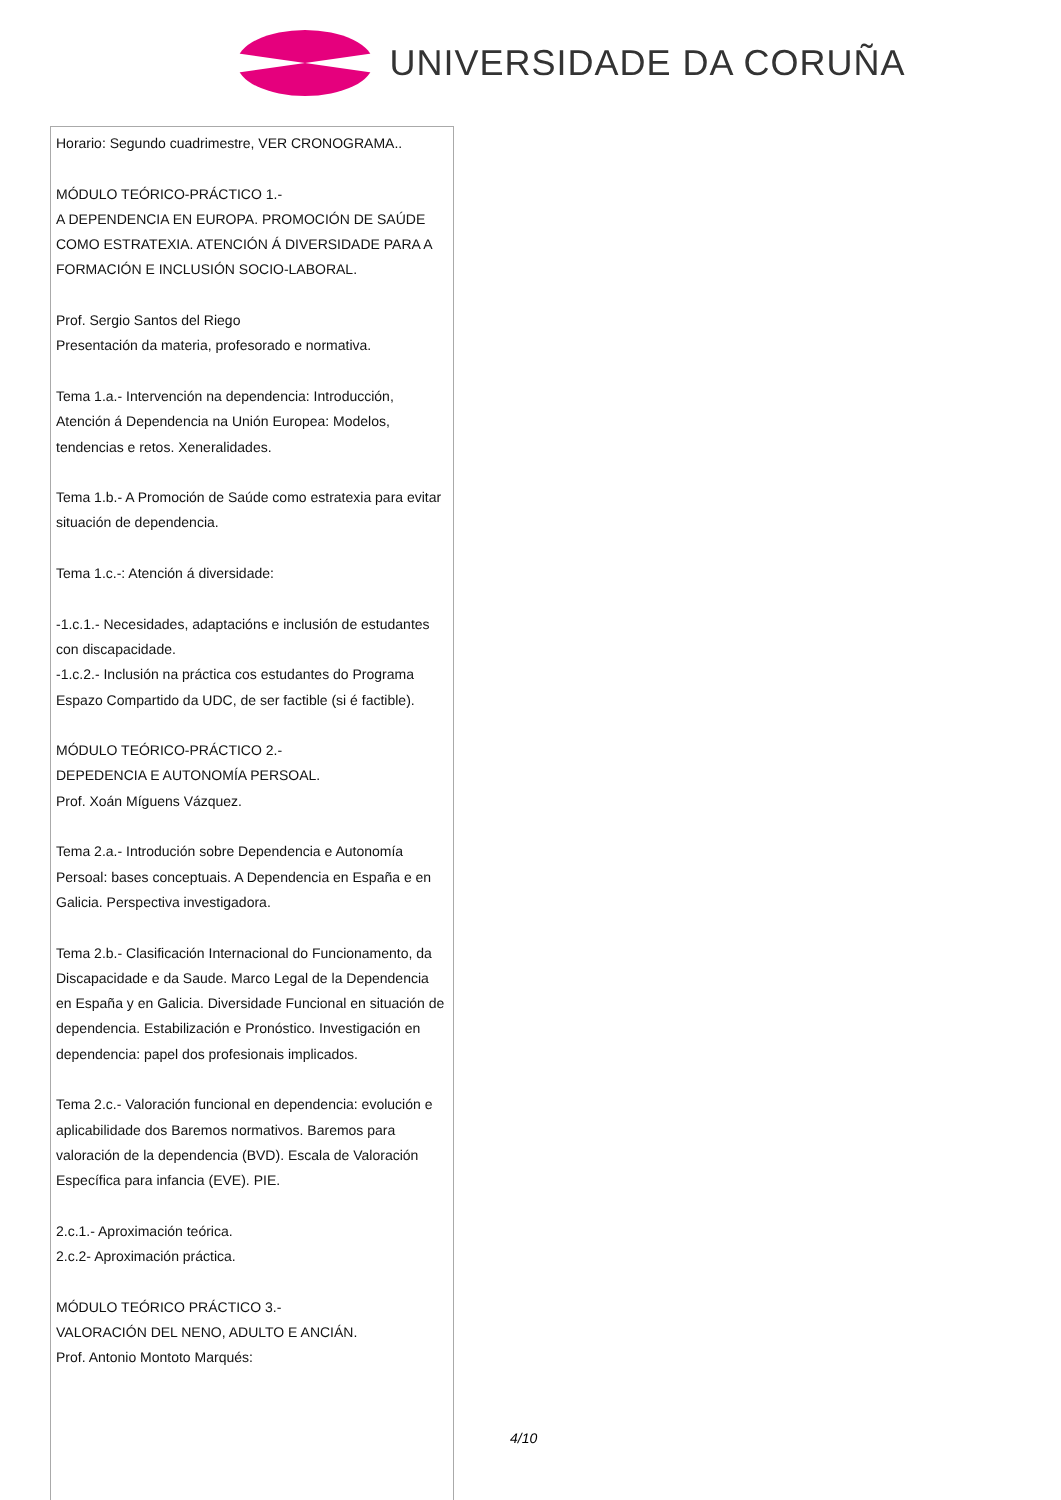UNIVERSIDADE DA CORUÑA
Horario: Segundo cuadrimestre, VER CRONOGRAMA..
MÓDULO TEÓRICO-PRÁCTICO 1.-
A DEPENDENCIA EN EUROPA. PROMOCIÓN DE SAÚDE COMO ESTRATEXIA. ATENCIÓN Á DIVERSIDADE PARA A FORMACIÓN E INCLUSIÓN SOCIO-LABORAL.
Prof. Sergio Santos del Riego
Presentación da materia, profesorado e normativa.
Tema 1.a.- Intervención na dependencia: Introducción, Atención á Dependencia na Unión Europea: Modelos, tendencias e retos. Xeneralidades.
Tema 1.b.- A Promoción de Saúde como estratexia para evitar situación de dependencia.
Tema 1.c.-: Atención á diversidade:
-1.c.1.- Necesidades, adaptacións e inclusión de estudantes con discapacidade.
-1.c.2.- Inclusión na práctica cos estudantes do Programa Espazo Compartido da UDC, de ser factible (si é factible).
MÓDULO TEÓRICO-PRÁCTICO 2.-
DEPEDENCIA E AUTONOMÍA PERSOAL.
Prof. Xoán Míguens Vázquez.
Tema 2.a.- Introdución sobre Dependencia e Autonomía Persoal: bases conceptuais. A Dependencia en España e en Galicia. Perspectiva investigadora.
Tema 2.b.- Clasificación Internacional do Funcionamento, da Discapacidade e da Saude. Marco Legal de la Dependencia en España y en Galicia. Diversidade Funcional en situación de dependencia. Estabilización e Pronóstico. Investigación en dependencia: papel dos profesionais implicados.
Tema 2.c.- Valoración funcional en dependencia: evolución e aplicabilidade dos Baremos normativos. Baremos para valoración de la dependencia (BVD). Escala de Valoración Específica para infancia (EVE). PIE.
2.c.1.- Aproximación teórica.
2.c.2- Aproximación práctica.
MÓDULO TEÓRICO PRÁCTICO 3.-
VALORACIÓN DEL NENO, ADULTO E ANCIÁN.
Prof. Antonio Montoto Marqués:
4/10